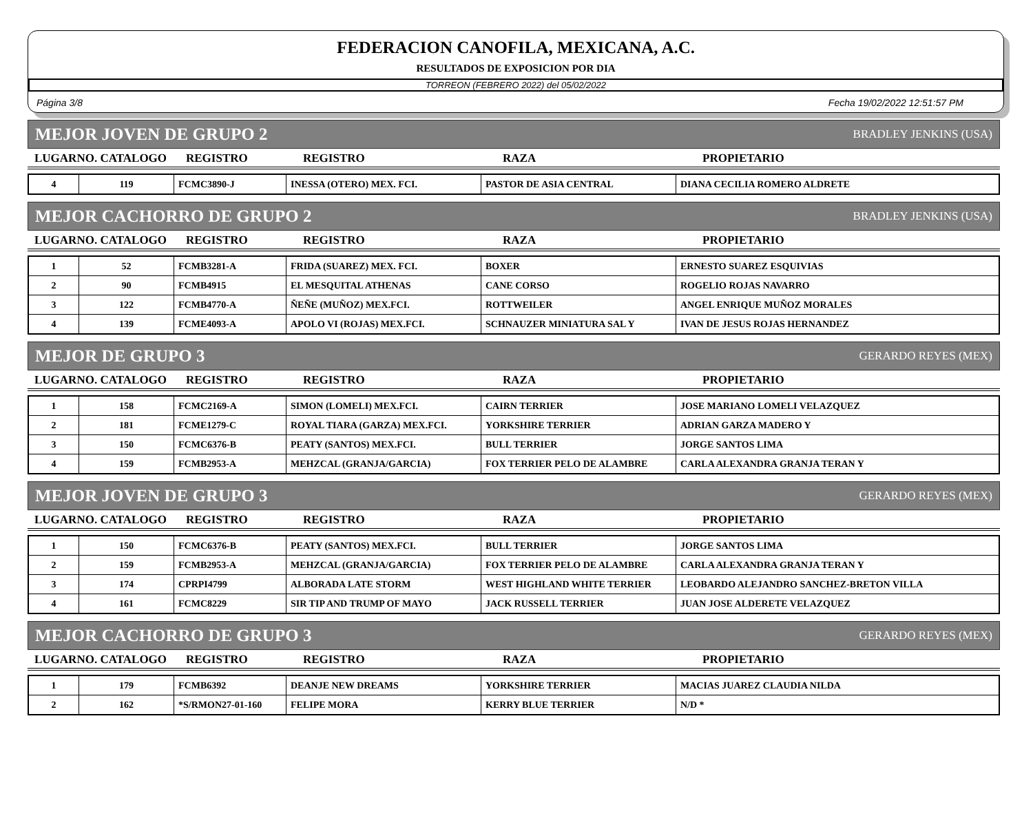FEDERACION CANOFILA, MEXICANA, A.C.
RESULTADOS DE EXPOSICION POR DIA
TORREON (FEBRERO 2022) del 05/02/2022
Página 3/8 Fecha 19/02/2022 12:51:57 PM
MEJOR JOVEN DE GRUPO 2 BRADLEY JENKINS (USA)
| LUGARNO. CATALOGO | REGISTRO | REGISTRO | RAZA | PROPIETARIO |
| --- | --- | --- | --- | --- |
| 4 | 119 | FCMC3890-J | INESSA (OTERO) MEX. FCI. | PASTOR DE ASIA CENTRAL | DIANA CECILIA ROMERO ALDRETE |
MEJOR CACHORRO DE GRUPO 2 BRADLEY JENKINS (USA)
| LUGARNO. CATALOGO | REGISTRO | REGISTRO | RAZA | PROPIETARIO |
| --- | --- | --- | --- | --- |
| 1 | 52 | FCMB3281-A | FRIDA (SUAREZ) MEX. FCI. | BOXER | ERNESTO SUAREZ ESQUIVIAS |
| 2 | 90 | FCMB4915 | EL MESQUITAL ATHENAS | CANE CORSO | ROGELIO ROJAS NAVARRO |
| 3 | 122 | FCMB4770-A | ÑEÑE (MUÑOZ) MEX.FCI. | ROTTWEILER | ANGEL ENRIQUE MUÑOZ MORALES |
| 4 | 139 | FCME4093-A | APOLO VI (ROJAS) MEX.FCI. | SCHNAUZER MINIATURA SAL Y | IVAN DE JESUS ROJAS HERNANDEZ |
MEJOR DE GRUPO 3 GERARDO REYES (MEX)
| LUGARNO. CATALOGO | REGISTRO | REGISTRO | RAZA | PROPIETARIO |
| --- | --- | --- | --- | --- |
| 1 | 158 | FCMC2169-A | SIMON (LOMELI) MEX.FCI. | CAIRN TERRIER | JOSE MARIANO LOMELI VELAZQUEZ |
| 2 | 181 | FCME1279-C | ROYAL TIARA (GARZA) MEX.FCI. | YORKSHIRE TERRIER | ADRIAN GARZA MADERO Y |
| 3 | 150 | FCMC6376-B | PEATY (SANTOS) MEX.FCI. | BULL TERRIER | JORGE SANTOS LIMA |
| 4 | 159 | FCMB2953-A | MEHZCAL (GRANJA/GARCIA) | FOX TERRIER PELO DE ALAMBRE | CARLA ALEXANDRA GRANJA TERAN Y |
MEJOR JOVEN DE GRUPO 3 GERARDO REYES (MEX)
| LUGARNO. CATALOGO | REGISTRO | REGISTRO | RAZA | PROPIETARIO |
| --- | --- | --- | --- | --- |
| 1 | 150 | FCMC6376-B | PEATY (SANTOS) MEX.FCI. | BULL TERRIER | JORGE SANTOS LIMA |
| 2 | 159 | FCMB2953-A | MEHZCAL (GRANJA/GARCIA) | FOX TERRIER PELO DE ALAMBRE | CARLA ALEXANDRA GRANJA TERAN Y |
| 3 | 174 | CPRPI4799 | ALBORADA LATE STORM | WEST HIGHLAND WHITE TERRIER | LEOBARDO ALEJANDRO SANCHEZ-BRETON VILLA |
| 4 | 161 | FCMC8229 | SIR TIP AND TRUMP OF MAYO | JACK RUSSELL TERRIER | JUAN JOSE ALDERETE VELAZQUEZ |
MEJOR CACHORRO DE GRUPO 3 GERARDO REYES (MEX)
| LUGARNO. CATALOGO | REGISTRO | REGISTRO | RAZA | PROPIETARIO |
| --- | --- | --- | --- | --- |
| 1 | 179 | FCMB6392 | DEANJE NEW DREAMS | YORKSHIRE TERRIER | MACIAS JUAREZ CLAUDIA NILDA |
| 2 | 162 | *S/RMON27-01-160 | FELIPE MORA | KERRY BLUE TERRIER | N/D * |